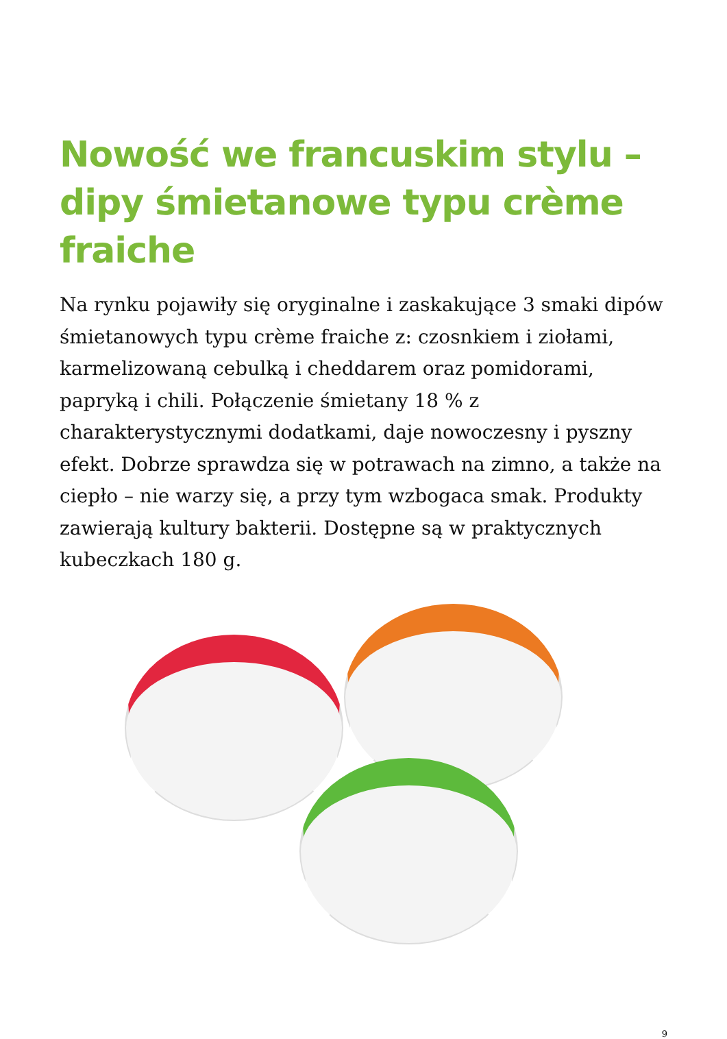Nowość we francuskim stylu – dipy śmietanowe typu crème fraiche
Na rynku pojawiły się oryginalne i zaskakujące 3 smaki dipów śmietanowych typu crème fraiche z: czosnkiem i ziołami, karmelizowaną cebulką i cheddarem oraz pomidorami, papryką i chili. Połączenie śmietany 18 % z charakterystycznymi dodatkami, daje nowoczesny i pyszny efekt. Dobrze sprawdza się w potrawach na zimno, a także na ciepło – nie warzy się, a przy tym wzbogaca smak. Produkty zawierają kultury bakterii. Dostępne są w praktycznych kubeczkach 180 g.
9